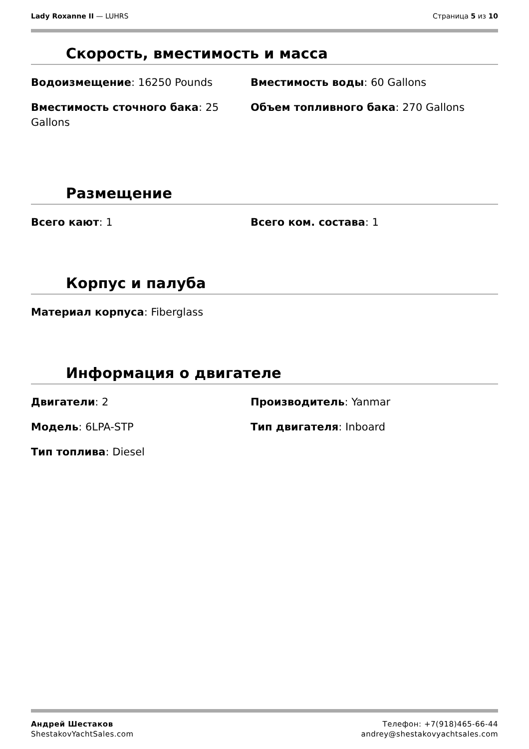Lady Roxanne II — LUHRS Страница 5 из 10
Скорость, вместимость и масса
Водоизмещение: 16250 Pounds
Вместимость воды: 60 Gallons
Вместимость сточного бака: 25 Gallons
Объем топливного бака: 270 Gallons
Размещение
Всего кают: 1
Всего ком. состава: 1
Корпус и палуба
Материал корпуса: Fiberglass
Информация о двигателе
Двигатели: 2
Производитель: Yanmar
Модель: 6LPA-STP
Тип двигателя: Inboard
Тип топлива: Diesel
Андрей Шестаков
ShestakovYachtSales.com
Телефон: +7(918)465-66-44
andrey@shestakovyachtsales.com